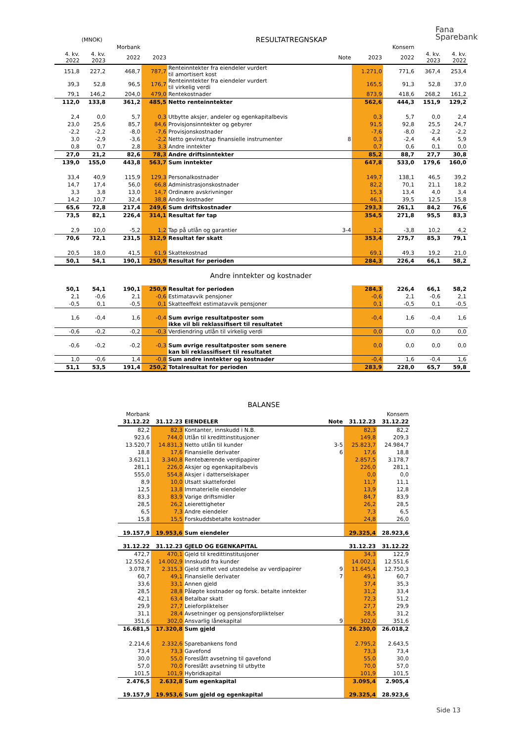Fana
Sparebank
| | (MNOK) | | RESULTATREGNSKAP | | | | | | | |
| --- | --- | --- | --- | --- | --- | --- | --- | --- | --- | --- |
| | | Morbank | | | | | Konsern | | | |
| 4. kv. 2022 | 4. kv. 2023 | 2022 | 2023 | | Note | 2023 | 2022 | 4. kv. 2023 | 4. kv. 2022 | |
| 151,8 | 227,2 | 468,7 | 787,7 | Renteinntekter fra eiendeler vurdert til amortisert kost | | 1.271,0 | 771,6 | 367,4 | 253,4 | |
| 39,3 | 52,8 | 96,5 | 176,7 | Renteinntekter fra eiendeler vurdert til virkelig verdi | | 165,5 | 91,3 | 52,8 | 37,0 | |
| 79,1 | 146,2 | 204,0 | 479,0 | Rentekostnader | | 873,9 | 418,6 | 268,2 | 161,2 | |
| 112,0 | 133,8 | 361,2 | 485,5 | Netto renteinntekter | | 562,6 | 444,3 | 151,9 | 129,2 | |
| 2,4 | 0,0 | 5,7 | 0,3 | Utbytte aksjer, andeler og egenkapitalbevis | | 0,3 | 5,7 | 0,0 | 2,4 | |
| 23,0 | 25,6 | 85,7 | 84,6 | Provisjonsinntekter og gebyrer | | 91,5 | 92,8 | 25,5 | 24,7 | |
| -2,2 | -2,2 | -8,0 | -7,6 | Provisjonskostnader | | -7,6 | -8,0 | -2,2 | -2,2 | |
| 3,0 | -2,9 | -3,6 | -2,2 | Netto gevinst/tap finansielle instrumenter | 8 | 0,3 | -2,4 | 4,4 | 5,9 | |
| 0,8 | 0,7 | 2,8 | 3,3 | Andre inntekter | | 0,7 | 0,6 | 0,1 | 0,0 | |
| 27,0 | 21,2 | 82,6 | 78,3 | Andre driftsinntekter | | 85,2 | 88,7 | 27,7 | 30,8 | |
| 139,0 | 155,0 | 443,8 | 563,7 | Sum inntekter | | 647,8 | 533,0 | 179,6 | 160,0 | |
| 33,4 | 40,9 | 115,9 | 129,3 | Personalkostnader | | 149,7 | 138,1 | 46,5 | 39,2 | |
| 14,7 | 17,4 | 56,0 | 66,8 | Administrasjonskostnader | | 82,2 | 70,1 | 21,1 | 18,2 | |
| 3,3 | 3,8 | 13,0 | 14,7 | Ordinære avskrivninger | | 15,3 | 13,4 | 4,0 | 3,4 | |
| 14,2 | 10,7 | 32,4 | 38,8 | Andre kostnader | | 46,1 | 39,5 | 12,5 | 15,8 | |
| 65,6 | 72,8 | 217,4 | 249,6 | Sum driftskostnader | | 293,3 | 261,1 | 84,2 | 76,6 | |
| 73,5 | 82,1 | 226,4 | 314,1 | Resultat før tap | | 354,5 | 271,8 | 95,5 | 83,3 | |
| 2,9 | 10,0 | -5,2 | 1,2 | Tap på utlån og garantier | 3-4 | 1,2 | -3,8 | 10,2 | 4,2 | |
| 70,6 | 72,1 | 231,5 | 312,9 | Resultat før skatt | | 353,4 | 275,7 | 85,3 | 79,1 | |
| 20,5 | 18,0 | 41,5 | 61,9 | Skattekostnad | | 69,1 | 49,3 | 19,2 | 21,0 | |
| 50,1 | 54,1 | 190,1 | 250,9 | Resultat for perioden | | 284,3 | 226,4 | 66,1 | 58,2 | |
| Andre inntekter og kostnader | | | | | | | | | | |
| 50,1 | 54,1 | 190,1 | 250,9 | Resultat for perioden | | 284,3 | 226,4 | 66,1 | 58,2 | |
| 2,1 | -0,6 | 2,1 | -0,6 | Estimatavvik pensjoner | | -0,6 | 2,1 | -0,6 | 2,1 | |
| -0,5 | 0,1 | -0,5 | 0,1 | Skatteeffekt estimatavvik pensjoner | | 0,1 | -0,5 | 0,1 | -0,5 | |
| 1,6 | -0,4 | 1,6 | -0,4 | Sum øvrige resultatposter som ikke vil bli reklassifisert til resultatet | | -0,4 | 1,6 | -0,4 | 1,6 | |
| -0,6 | -0,2 | -0,2 | -0,3 | Verdiendring utlån til virkelig verdi | | 0,0 | 0,0 | 0,0 | 0,0 | |
| -0,6 | -0,2 | -0,2 | -0,3 | Sum øvrige resultatposter som senere kan bli reklassifisert til resultatet | | 0,0 | 0,0 | 0,0 | 0,0 | |
| 1,0 | -0,6 | 1,4 | -0,8 | Sum andre inntekter og kostnader | | -0,4 | 1,6 | -0,4 | 1,6 | |
| 51,1 | 53,5 | 191,4 | 250,2 | Totalresultat for perioden | | 283,9 | 228,0 | 65,7 | 59,8 | |
BALANSE
| Morbank | | | | | Konsern |
| 31.12.22 | 31.12.23 | EIENDELER | Note | 31.12.23 | 31.12.22 |
| 82,2 | 82,3 | Kontanter, innskudd i N.B. | | 82,3 | 82,2 |
| 923,6 | 744,0 | Utlån til kredittinstitusjoner | | 149,8 | 209,3 |
| 13.520,7 | 14.831,3 | Netto utlån til kunder | 3-5 | 25.823,7 | 24.984,7 |
| 18,8 | 17,6 | Finansielle derivater | 6 | 17,6 | 18,8 |
| 3.621,1 | 3.340,8 | Rentebærende verdipapirer | | 2.857,5 | 3.178,7 |
| 281,1 | 226,0 | Aksjer og egenkapitalbevis | | 226,0 | 281,1 |
| 555,0 | 554,8 | Aksjer i datterselskaper | | 0,0 | 0,0 |
| 8,9 | 10,0 | Utsatt skattefordel | | 11,7 | 11,1 |
| 12,5 | 13,8 | Immaterielle eiendeler | | 13,9 | 12,8 |
| 83,3 | 83,9 | Varige driftsmidler | | 84,7 | 83,9 |
| 28,5 | 26,2 | Leierettigheter | | 26,2 | 28,5 |
| 6,5 | 7,3 | Andre eiendeler | | 7,3 | 6,5 |
| 15,8 | 15,5 | Forskuddsbetalte kostnader | | 24,8 | 26,0 |
| 19.157,9 | 19.953,6 | Sum eiendeler | | 29.325,4 | 28.923,6 |
| 31.12.22 | 31.12.23 | GJELD OG EGENKAPITAL | | 31.12.23 | 31.12.22 |
| 472,7 | 470,1 | Gjeld til kredittinstitusjoner | | 34,3 | 122,9 |
| 12.552,6 | 14.002,9 | Innskudd fra kunder | | 14.002,1 | 12.551,6 |
| 3.078,7 | 2.315,3 | Gjeld stiftet ved utstedelse av verdipapirer | 9 | 11.645,4 | 12.750,3 |
| 60,7 | 49,1 | Finansielle derivater | 7 | 49,1 | 60,7 |
| 33,6 | 33,1 | Annen gjeld | | 37,4 | 35,3 |
| 28,5 | 28,8 | Påløpte kostnader og forsk. betalte inntekter | | 31,2 | 33,4 |
| 42,1 | 63,4 | Betalbar skatt | | 72,3 | 51,2 |
| 29,9 | 27,7 | Leieforpliktelser | | 27,7 | 29,9 |
| 31,1 | 28,4 | Avsetninger og pensjonsforpliktelser | | 28,5 | 31,2 |
| 351,6 | 302,0 | Ansvarlig lånekapital | 9 | 302,0 | 351,6 |
| 16.681,5 | 17.320,8 | Sum gjeld | | 26.230,0 | 26.018,2 |
| 2.214,6 | 2.332,6 | Sparebankens fond | | 2.795,2 | 2.643,5 |
| 73,4 | 73,3 | Gavefond | | 73,3 | 73,4 |
| 30,0 | 55,0 | Foreslått avsetning til gavefond | | 55,0 | 30,0 |
| 57,0 | 70,0 | Foreslått avsetning til utbytte | | 70,0 | 57,0 |
| 101,5 | 101,9 | Hybridkapital | | 101,9 | 101,5 |
| 2.476,5 | 2.632,8 | Sum egenkapital | | 3.095,4 | 2.905,4 |
| 19.157,9 | 19.953,6 | Sum gjeld og egenkapital | | 29.325,4 | 28.923,6 |
Side 13